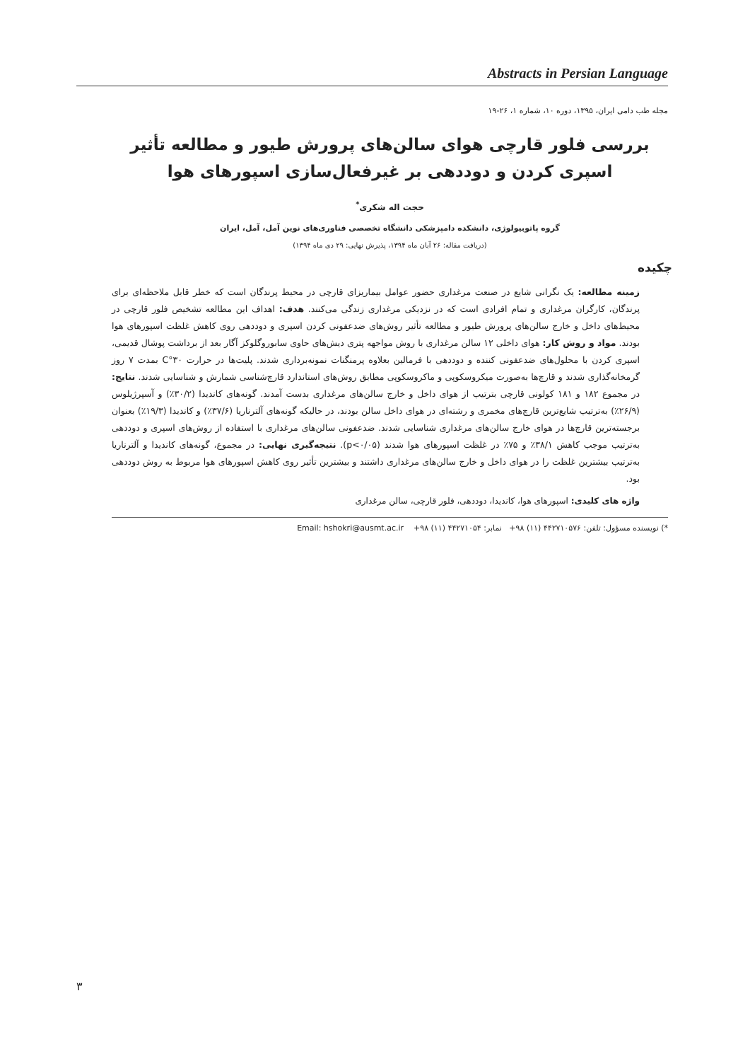Abstracts in Persian Language
مجله طب دامی ایران، ۱۳۹۵، دوره ۱۰، شماره ۱، ۲۶-۱۹
بررسی فلور قارچی هوای سالن‌های پرورش طیور و مطالعه تأثیر اسپری کردن و دوددهی بر غیرفعال‌سازی اسپورهای هوا
حجت اله شکری<sup>*</sup>
گروه پاتوبیولوژی، دانشکده دامپزشکی دانشگاه تخصصی فناوری‌های نوین آمل، آمل، ایران
(دریافت مقاله: ۲۶ آبان ماه ۱۳۹۴، پذیرش نهایی: ۲۹ دی ماه ۱۳۹۴)
چکیده
زمینه مطالعه: یک نگرانی شایع در صنعت مرغداری حضور عوامل بیماریزای قارچی در محیط پرندگان است که خطر قابل ملاحظه‌ای برای پرندگان، کارگران مرغداری و تمام افرادی است که در نزدیکی مرغداری زندگی می‌کنند. هدف: اهداف این مطالعه تشخیص فلور قارچی در محیط‌های داخل و خارج سالن‌های پرورش طیور و مطالعه تأثیر روش‌های ضدعفونی کردن اسپری و دوددهی روی کاهش غلظت اسپورهای هوا بودند. مواد و روش کار: هوای داخلی ۱۲ سالن مرغداری با روش مواجهه پتری دیش‌های حاوی سابوروگلوکز آگار بعد از برداشت پوشال قدیمی، اسپری کردن با محلول‌های ضدعفونی کننده و دوددهی با فرمالین بعلاوه پرمنگنات نمونه‌برداری شدند. پلیت‌ها در حرارت ۳۰°C بمدت ۷ روز گرمخانه‌گذاری شدند و قارچ‌ها به‌صورت میکروسکوپی و ماکروسکوپی مطابق روش‌های استاندارد قارچ‌شناسی شمارش و شناسایی شدند. نتایج: در مجموع ۱۸۲ و ۱۸۱ کولونی قارچی بترتیب از هوای داخل و خارج سالن‌های مرغداری بدست آمدند. گونه‌های کاندیدا (۳۰/۲٪) و آسپرژیلوس (۲۶/۹٪) به‌ترتیب شایع‌ترین قارچ‌های مخمری و رشته‌ای در هوای داخل سالن بودند، در حالیکه گونه‌های آلترناریا (۳۷/۶٪) و کاندیدا (۱۹/۳٪) بعنوان برجسته‌ترین قارچ‌ها در هوای خارج سالن‌های مرغداری شناسایی شدند. ضدعفونی سالن‌های مرغداری با استفاده از روش‌های اسپری و دوددهی به‌ترتیب موجب کاهش ۳۸/۱٪ و ۷۵٪ در غلظت اسپورهای هوا شدند (p<۰/۰۵). نتیجه‌گیری نهایی: در مجموع، گونه‌های کاندیدا و آلترناریا به‌ترتیب بیشترین غلظت را در هوای داخل و خارج سالن‌های مرغداری داشتند و بیشترین تأثیر روی کاهش اسپورهای هوا مربوط به روش دوددهی بود.
واژه های کلیدی: اسپورهای هوا، کاندیدا، دوددهی، فلور قارچی، سالن مرغداری
*) نویسنده مسؤول: تلفن: ۴۴۲۷۱۰۵۷۶ (۱۱) ۹۸+ نمابر: ۴۴۲۷۱۰۵۴ (۱۱) ۹۸+ Email: hshokri@ausmt.ac.ir
۳